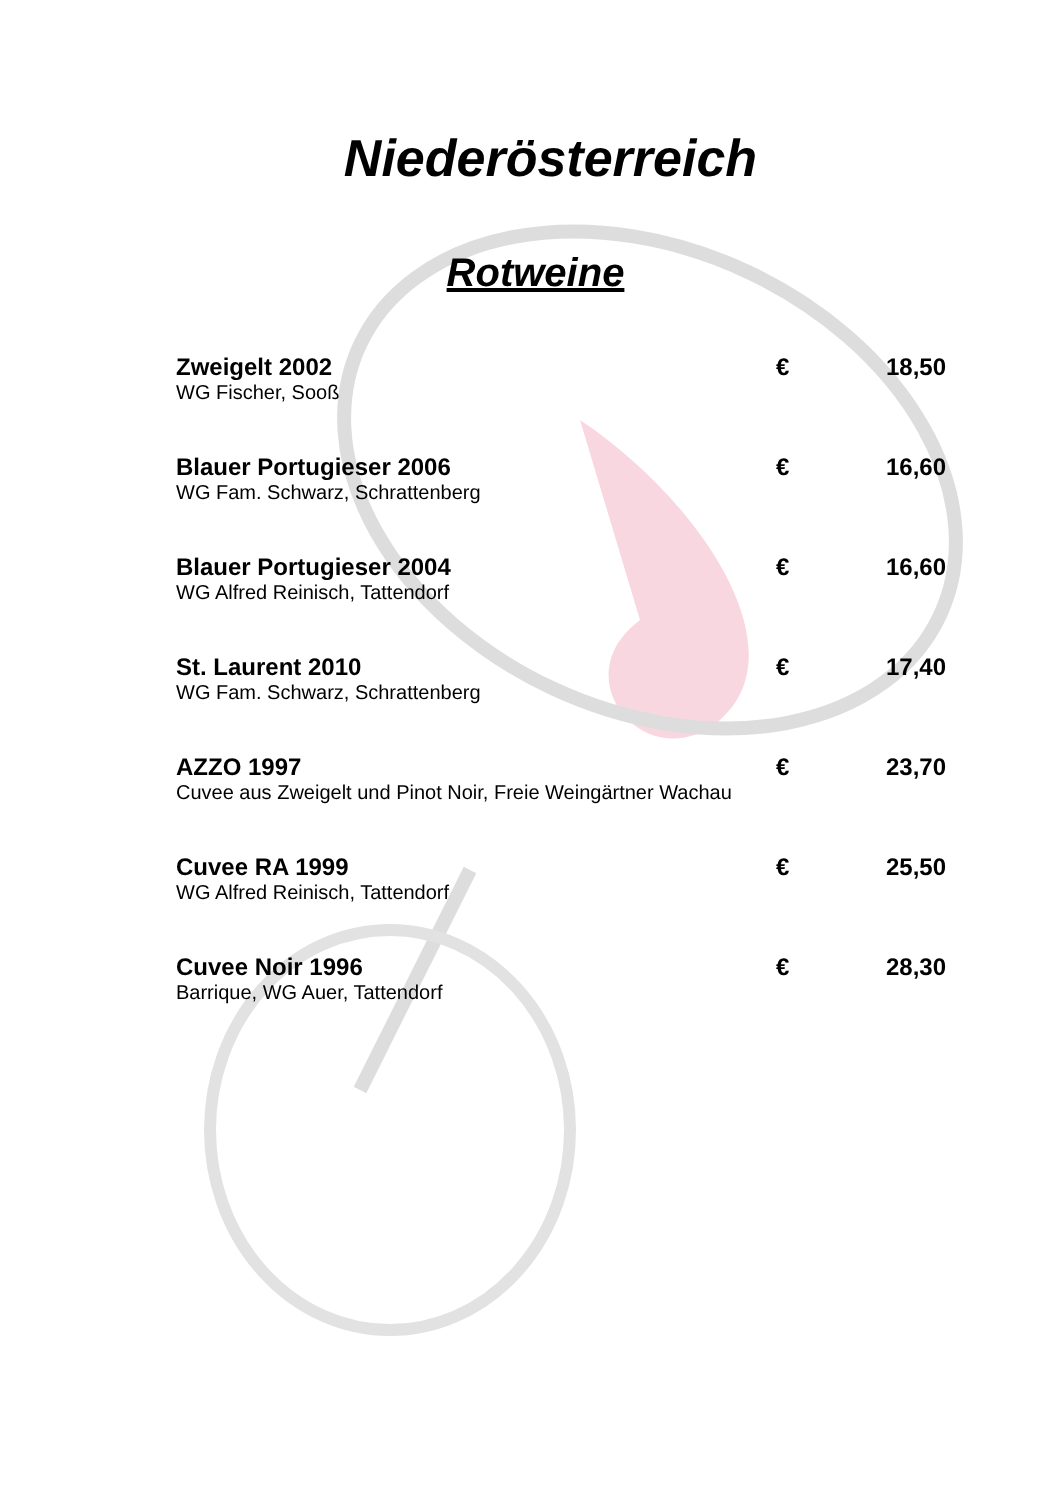Niederösterreich
Rotweine
| Zweigelt 2002 | € | 18,50 |
| WG Fischer, Sooß | | |
| Blauer Portugieser 2006 | € | 16,60 |
| WG Fam. Schwarz, Schrattenberg | | |
| Blauer Portugieser 2004 | € | 16,60 |
| WG Alfred Reinisch, Tattendorf | | |
| St. Laurent 2010 | € | 17,40 |
| WG Fam. Schwarz, Schrattenberg | | |
| AZZO 1997 | € | 23,70 |
| Cuvee aus Zweigelt und Pinot Noir, Freie Weingärtner Wachau | | |
| Cuvee RA 1999 | € | 25,50 |
| WG Alfred Reinisch, Tattendorf | | |
| Cuvee Noir 1996 | € | 28,30 |
| Barrique, WG Auer, Tattendorf | | |